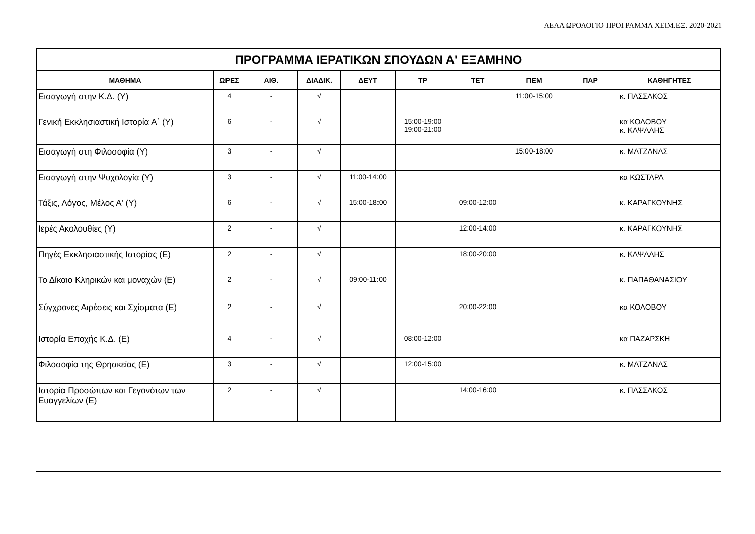ΑΕΑΑ ΩΡΟΛΟΓΙΟ ΠΡΟΓΡΑΜΜΑ ΧΕΙΜ.ΕΞ. 2020-2021
| ΠΡΟΓΡΑΜΜΑ ΙΕΡΑΤΙΚΩΝ ΣΠΟΥΔΩΝ Α' ΕΞΑΜΗΝΟ | | | | | | | | | |
| --- | --- | --- | --- | --- | --- | --- | --- | --- | --- |
| ΜΑΘΗΜΑ | ΩΡΕΣ | ΑΙΘ. | ΔΙΑΔΙΚ. | ΔΕΥΤ | ΤΡ | ΤΕΤ | ΠΕΜ | ΠΑΡ | ΚΑΘΗΓΗΤΕΣ |
| Εισαγωγή στην Κ.Δ. (Υ) | 4 | - | √ | | | | 11:00-15:00 | | κ. ΠΑΣΣΑΚΟΣ |
| Γενική Εκκλησιαστική Ιστορία Α΄ (Υ) | 6 | - | √ | | 15:00-19:00 19:00-21:00 | | | | κα ΚΟΛΟΒΟΥ κ. ΚΑΨΑΛΗΣ |
| Εισαγωγή στη Φιλοσοφία (Υ) | 3 | - | √ | | | | 15:00-18:00 | | κ. ΜΑΤΖΑΝΑΣ |
| Εισαγωγή στην Ψυχολογία (Υ) | 3 | - | √ | 11:00-14:00 | | | | | κα ΚΩΣΤΑΡΑ |
| Τάξις, Λόγος, Μέλος Α' (Υ) | 6 | - | √ | 15:00-18:00 | | 09:00-12:00 | | | κ. ΚΑΡΑΓΚΟΥΝΗΣ |
| Ιερές Ακολουθίες (Υ) | 2 | - | √ | | | 12:00-14:00 | | | κ. ΚΑΡΑΓΚΟΥΝΗΣ |
| Πηγές Εκκλησιαστικής Ιστορίας (Ε) | 2 | - | √ | | | 18:00-20:00 | | | κ. ΚΑΨΑΛΗΣ |
| Το Δίκαιο Κληρικών και μοναχών (Ε) | 2 | - | √ | 09:00-11:00 | | | | | κ. ΠΑΠΑΘΑΝΑΣΙΟΥ |
| Σύγχρονες Αιρέσεις και Σχίσματα (Ε) | 2 | - | √ | | | 20:00-22:00 | | | κα ΚΟΛΟΒΟΥ |
| Ιστορία Εποχής Κ.Δ. (Ε) | 4 | - | √ | | 08:00-12:00 | | | | κα ΠΑΖΑΡΣΚΗ |
| Φιλοσοφία της Θρησκείας (Ε) | 3 | - | √ | | 12:00-15:00 | | | | κ. ΜΑΤΖΑΝΑΣ |
| Ιστορία Προσώπων και Γεγονότων των Ευαγγελίων (Ε) | 2 | - | √ | | | 14:00-16:00 | | | κ. ΠΑΣΣΑΚΟΣ |